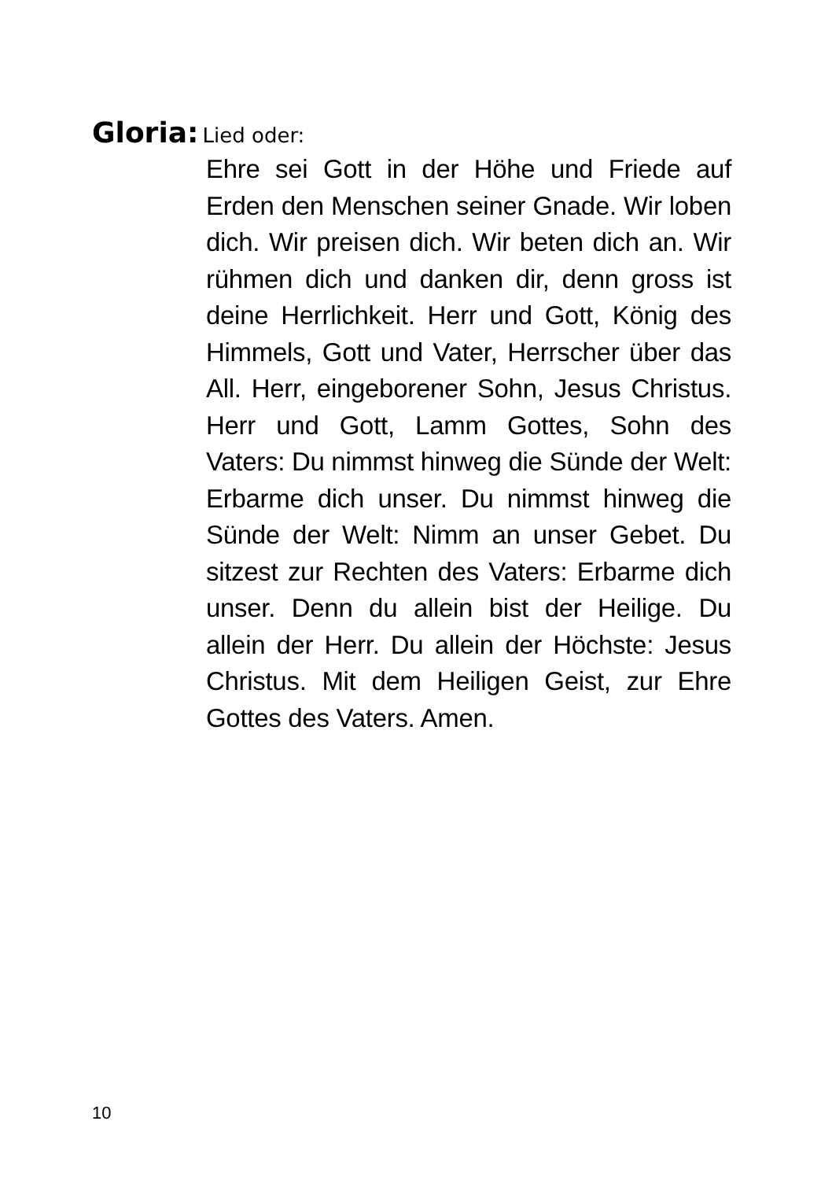Gloria: Lied oder:
Ehre sei Gott in der Höhe und Friede auf Erden den Menschen seiner Gnade. Wir loben dich. Wir preisen dich. Wir beten dich an. Wir rühmen dich und danken dir, denn gross ist deine Herrlichkeit. Herr und Gott, König des Himmels, Gott und Vater, Herrscher über das All. Herr, eingeborener Sohn, Jesus Christus. Herr und Gott, Lamm Gottes, Sohn des Vaters: Du nimmst hinweg die Sünde der Welt: Erbarme dich unser. Du nimmst hinweg die Sünde der Welt: Nimm an unser Gebet. Du sitzest zur Rechten des Vaters: Erbarme dich unser. Denn du allein bist der Heilige. Du allein der Herr. Du allein der Höchste: Jesus Christus. Mit dem Heiligen Geist, zur Ehre Gottes des Vaters. Amen.
10